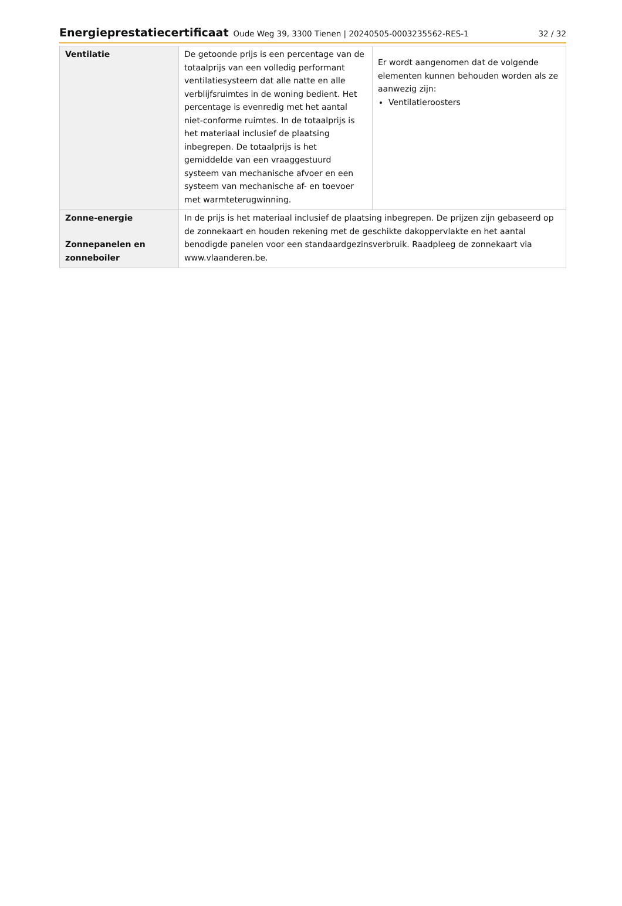Energieprestatiecertificaat Oude Weg 39, 3300 Tienen | 20240505-0003235562-RES-1 32 / 32
| Ventilatie | De getoonde prijs is een percentage van de totaalprijs van een volledig performant ventilatiesysteem dat alle natte en alle verblijfsruimtes in de woning bedient. Het percentage is evenredig met het aantal niet-conforme ruimtes. In de totaalprijs is het materiaal inclusief de plaatsing inbegrepen. De totaalprijs is het gemiddelde van een vraaggestuurd systeem van mechanische afvoer en een systeem van mechanische af- en toevoer met warmteterugwinning. | Er wordt aangenomen dat de volgende elementen kunnen behouden worden als ze aanwezig zijn: Ventilatieroosters |
| Zonne-energie Zonnepanelen en zonneboiler | In de prijs is het materiaal inclusief de plaatsing inbegrepen. De prijzen zijn gebaseerd op de zonnekaart en houden rekening met de geschikte dakoppervlakte en het aantal benodigde panelen voor een standaardgezinsverbruik. Raadpleeg de zonnekaart via www.vlaanderen.be . | |